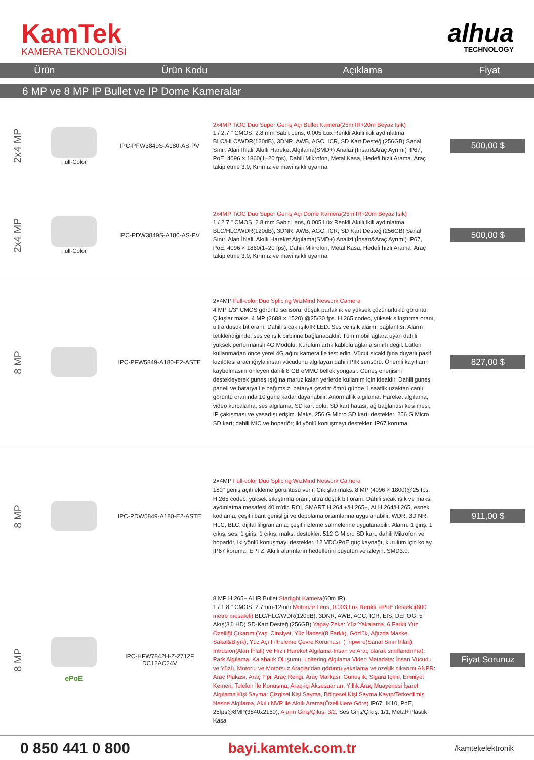KamTek
KAMERA TEKNOLOJİSİ
alhua
TECHNOLOGY
| Ürün | Ürün Kodu | Açıklama | Fiyat |
| --- | --- | --- | --- |
6 MP ve 8 MP IP Bullet ve IP Dome Kameralar
| 2x4 MP | Full-Color | IPC-PFW3849S-A180-AS-PV | 2x4MP TiOC Duo Süper Geniş Açı Bullet Kamera(25m IR+20m Beyaz Işık) 1 / 2.7 " CMOS, 2.8 mm Sabit Lens, 0.005 Lüx Renkli,Akıllı ikili aydınlatma BLC/HLC/WDR(120dB), 3DNR, AWB, AGC, ICR, SD Kart Desteği(256GB) Sanal Sınır, Alan İhlali, Akıllı Hareket Algılama(SMD+) Analizi (İnsan&Araç Ayrımı) IP67, PoE, 4096 × 1860(1–20 fps), Dahili Mikrofon, Metal Kasa, Hedefi hızlı Arama, Araç takip etme 3.0, Kırımız ve mavi ışıklı uyarma | 500,00 $ |
| 2x4 MP | Full-Color | IPC-PDW3849S-A180-AS-PV | 2x4MP TiOC Duo Süper Geniş Açı Dome Kamera(25m IR+20m Beyaz Işık) 1 / 2.7 " CMOS, 2.8 mm Sabit Lens, 0.005 Lüx Renkli,Akıllı ikili aydınlatma BLC/HLC/WDR(120dB), 3DNR, AWB, AGC, ICR, SD Kart Desteği(256GB) Sanal Sınır, Alan İhlali, Akıllı Hareket Algılama(SMD+) Analizi (İnsan&Araç Ayrımı) IP67, PoE, 4096 × 1860(1–20 fps), Dahili Mikrofon, Metal Kasa, Hedefi hızlı Arama, Araç takip etme 3.0, Kırımız ve mavi ışıklı uyarma | 500,00 $ |
| 8 MP | | IPC-PFW5849-A180-E2-ASTE | 2×4MP Full-color Duo Splicing WizMind Network Camera 4 MP 1/3" CMOS görüntü sensörü, düşük parlaklık ve yüksek çözünürlüklü görüntü. Çıkışlar maks. 4 MP (2688 × 1520) @25/30 fps. H.265 codec, yüksek sıkıştırma oranı, ultra düşük bit oranı. Dahili sıcak ışık/IR LED. Ses ve ışık alarmı bağlantısı. Alarm tetiklendiğinde, ses ve ışık birbirine bağlanacaktır. Tüm mobil ağlara uyan dahili yüksek performanslı 4G Modülü. Kurulum artık kablolu ağlarla sınırlı değil. Lütfen kullanmadan önce yerel 4G ağını kamera ile test edin. Vücut sıcaklığına duyarlı pasif kızılötesi aracılığıyla insan vücudunu algılayan dahili PIR sensörü. Önemli kayıtların kaybolmasını önleyen dahili 8 GB eMMC bellek yongası. Güneş enerjisini destekleyerek güneş ışığına maruz kalan yerlerde kullanım için idealdir. Dahili güneş paneli ve batarya ile bağımsız, batarya çevrim ömrü günde 1 saatlik uzaktan canlı görüntü oranında 10 güne kadar dayanabilir. Anormallik algılama: Hareket algılama, video kurcalama, ses algılama, SD kart dolu, SD kart hatası, ağ bağlantısı kesilmesi, IP çakışması ve yasadışı erişim. Maks. 256 G Micro SD kartı destekler. 256 G Micro SD kart; dahili MIC ve hoparlör; iki yönlü konuşmayı destekler. IP67 koruma. | 827,00 $ |
| 8 MP | | IPC-PDW5849-A180-E2-ASTE | 2×4MP Full-color Duo Splicing WizMind Network Camera 180° geniş açılı ekleme görüntüsü verir. Çıkışlar maks. 8 MP (4096 × 1800)@25 fps. H.265 codec, yüksek sıkıştırma oranı, ultra düşük bit oranı. Dahili sıcak ışık ve maks. aydınlatma mesafesi 40 m'dir. ROI, SMART H.264 +/H.265+, AI H.264/H.265, esnek kodlama, çeşitli bant genişliği ve depolama ortamlarına uygulanabilir. WDR, 3D NR, HLC, BLC, dijital filigranlama, çeşitli izleme sahnelerine uygulanabilir. Alarm: 1 giriş, 1 çıkış; ses: 1 giriş, 1 çıkış; maks. destekler. 512 G Micro SD kart, dahili Mikrofon ve hoparlör, iki yönlü konuşmayı destekler. 12 VDC/PoE güç kaynağı, kurulum için kolay. IP67 koruma. EPTZ: Akıllı alarmların hedeflerini büyütün ve izleyin. SMD3.0. | 911,00 $ |
| 8 MP | ePoE | IPC-HFW7842H-Z-2712F DC12AC24V | 8 MP H.265+ AI IR Bullet Starlight Kamera (60m IR) 1 / 1.8 " CMOS, 2.7mm-12mm Motorize Lens, 0.003 Lüx Renkli, ePoE destekli(800 metre mesafeli) BLC/HLC/WDR(120dB), 3DNR, AWB, AGC, ICR, EIS, DEFOG, 5 Akış(3'ü HD),SD-Kart Desteği(256GB) Yapay Zeka: Yüz Yakalama, 6 Farklı Yüz Özelliği Çıkarımı(Yaş, Cinsiyet, Yüz İfadesi(8 Farklı), Gözlük, Ağızda Maske, Sakal&Bıyık), Yüz Açı Filtreleme Çevre Koruması: (Tripwire(Sanal Sınır İhlali), Intrusion(Alan İhlali) ve Hızlı Hareket Algılama-İnsan ve Araç olarak sınıflandırma), Park Algılama, Kalabalık Oluşumu, Loitering Algılama Video Metadata: İnsan Vücudu ve Yüzü, Motorlu ve Motorsuz Araçlar'dan görüntü yakalama ve özellik çıkarımı ANPR: Araç Plakası, Araç Tipi, Araç Rengi, Araç Markası, Güneşlik, Sigara İçimi, Emniyet Kemeri, Telefon İle Konuşma, Araç-içi Aksesuarları, Yıllık Araç Muayenesi İşareti Algılama Kişi Sayma: Çizgisel Kişi Sayma, Bölgesel Kişi Sayma Kayıp/Terkedilmiş Nesne Algılama, Akıllı NVR ile Akıllı Arama(Özelliklere Göre) IP67, IK10, PoE, 25fps@8MP(3840x2160), Alarm Giriş/Çıkış: 3/2 , Ses Giriş/Çıkış: 1/1, Metal+Plastik Kasa | Fiyat Sorunuz |
0 850 441 0 800 bayi.kamtek.com.tr
/kamtekelektronik